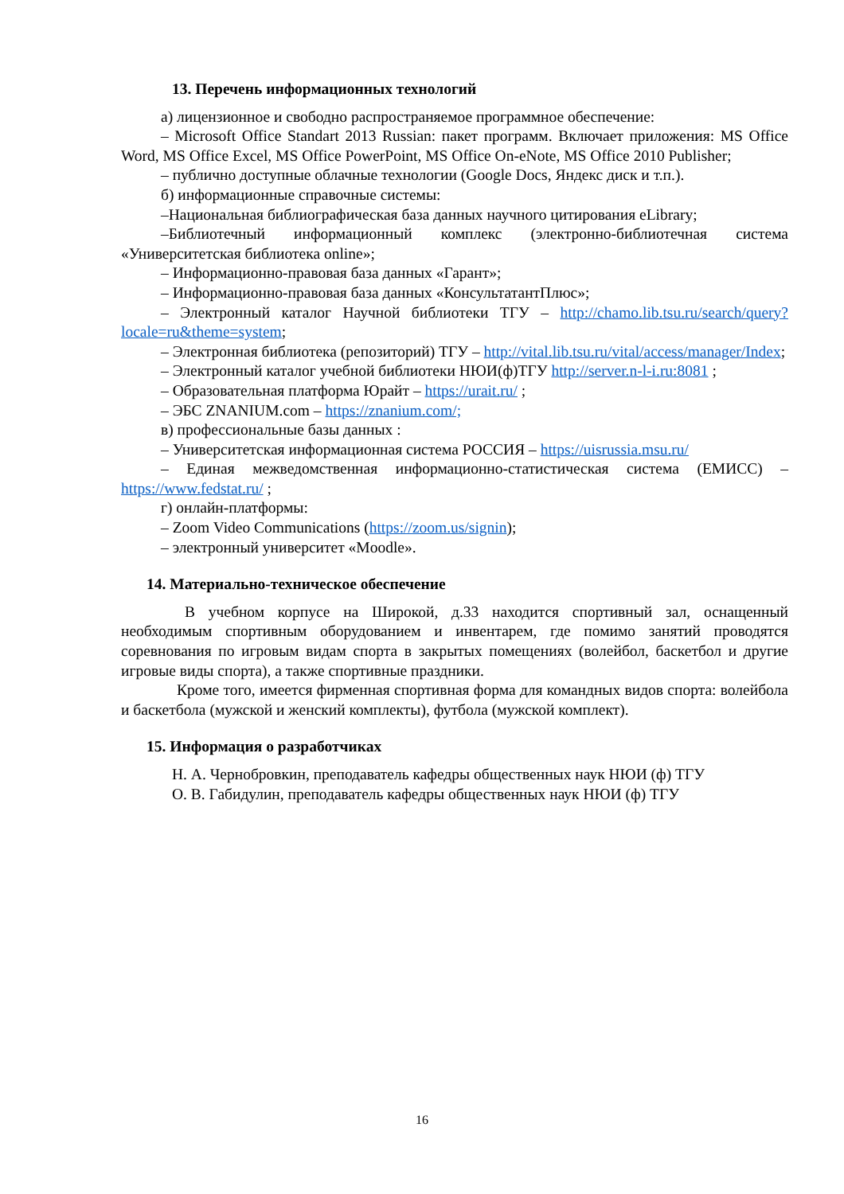13. Перечень информационных технологий
а) лицензионное и свободно распространяемое программное обеспечение:
– Microsoft Office Standart 2013 Russian: пакет программ. Включает приложения: MS Office Word, MS Office Excel, MS Office PowerPoint, MS Office On-eNote, MS Office 2010 Publisher;
– публично доступные облачные технологии (Google Docs, Яндекс диск и т.п.).
б) информационные справочные системы:
–Национальная библиографическая база данных научного цитирования eLibrary;
–Библиотечный информационный комплекс (электронно-библиотечная система «Университетская библиотека online»;
– Информационно-правовая база данных «Гарант»;
– Информационно-правовая база данных «КонсультатантПлюс»;
– Электронный каталог Научной библиотеки ТГУ – http://chamo.lib.tsu.ru/search/query?locale=ru&theme=system;
– Электронная библиотека (репозиторий) ТГУ – http://vital.lib.tsu.ru/vital/access/manager/Index;
– Электронный каталог учебной библиотеки НЮИ(ф)ТГУ http://server.n-l-i.ru:8081 ;
– Образовательная платформа Юрайт – https://urait.ru/ ;
– ЭБС ZNANIUM.com – https://znanium.com/;
в) профессиональные базы данных :
– Университетская информационная система РОССИЯ – https://uisrussia.msu.ru/
– Единая межведомственная информационно-статистическая система (ЕМИСС) – https://www.fedstat.ru/ ;
г) онлайн-платформы:
– Zoom Video Communications (https://zoom.us/signin);
– электронный университет «Moodle».
14. Материально-техническое обеспечение
В учебном корпусе на Широкой, д.33 находится спортивный зал, оснащенный необходимым спортивным оборудованием и инвентарем, где помимо занятий проводятся соревнования по игровым видам спорта в закрытых помещениях (волейбол, баскетбол и другие игровые виды спорта), а также спортивные праздники.
Кроме того, имеется фирменная спортивная форма для командных видов спорта: волейбола и баскетбола (мужской и женский комплекты), футбола (мужской комплект).
15. Информация о разработчиках
Н. А. Чернобровкин, преподаватель кафедры общественных наук НЮИ (ф) ТГУ
О. В. Габидулин, преподаватель кафедры общественных наук НЮИ (ф) ТГУ
16